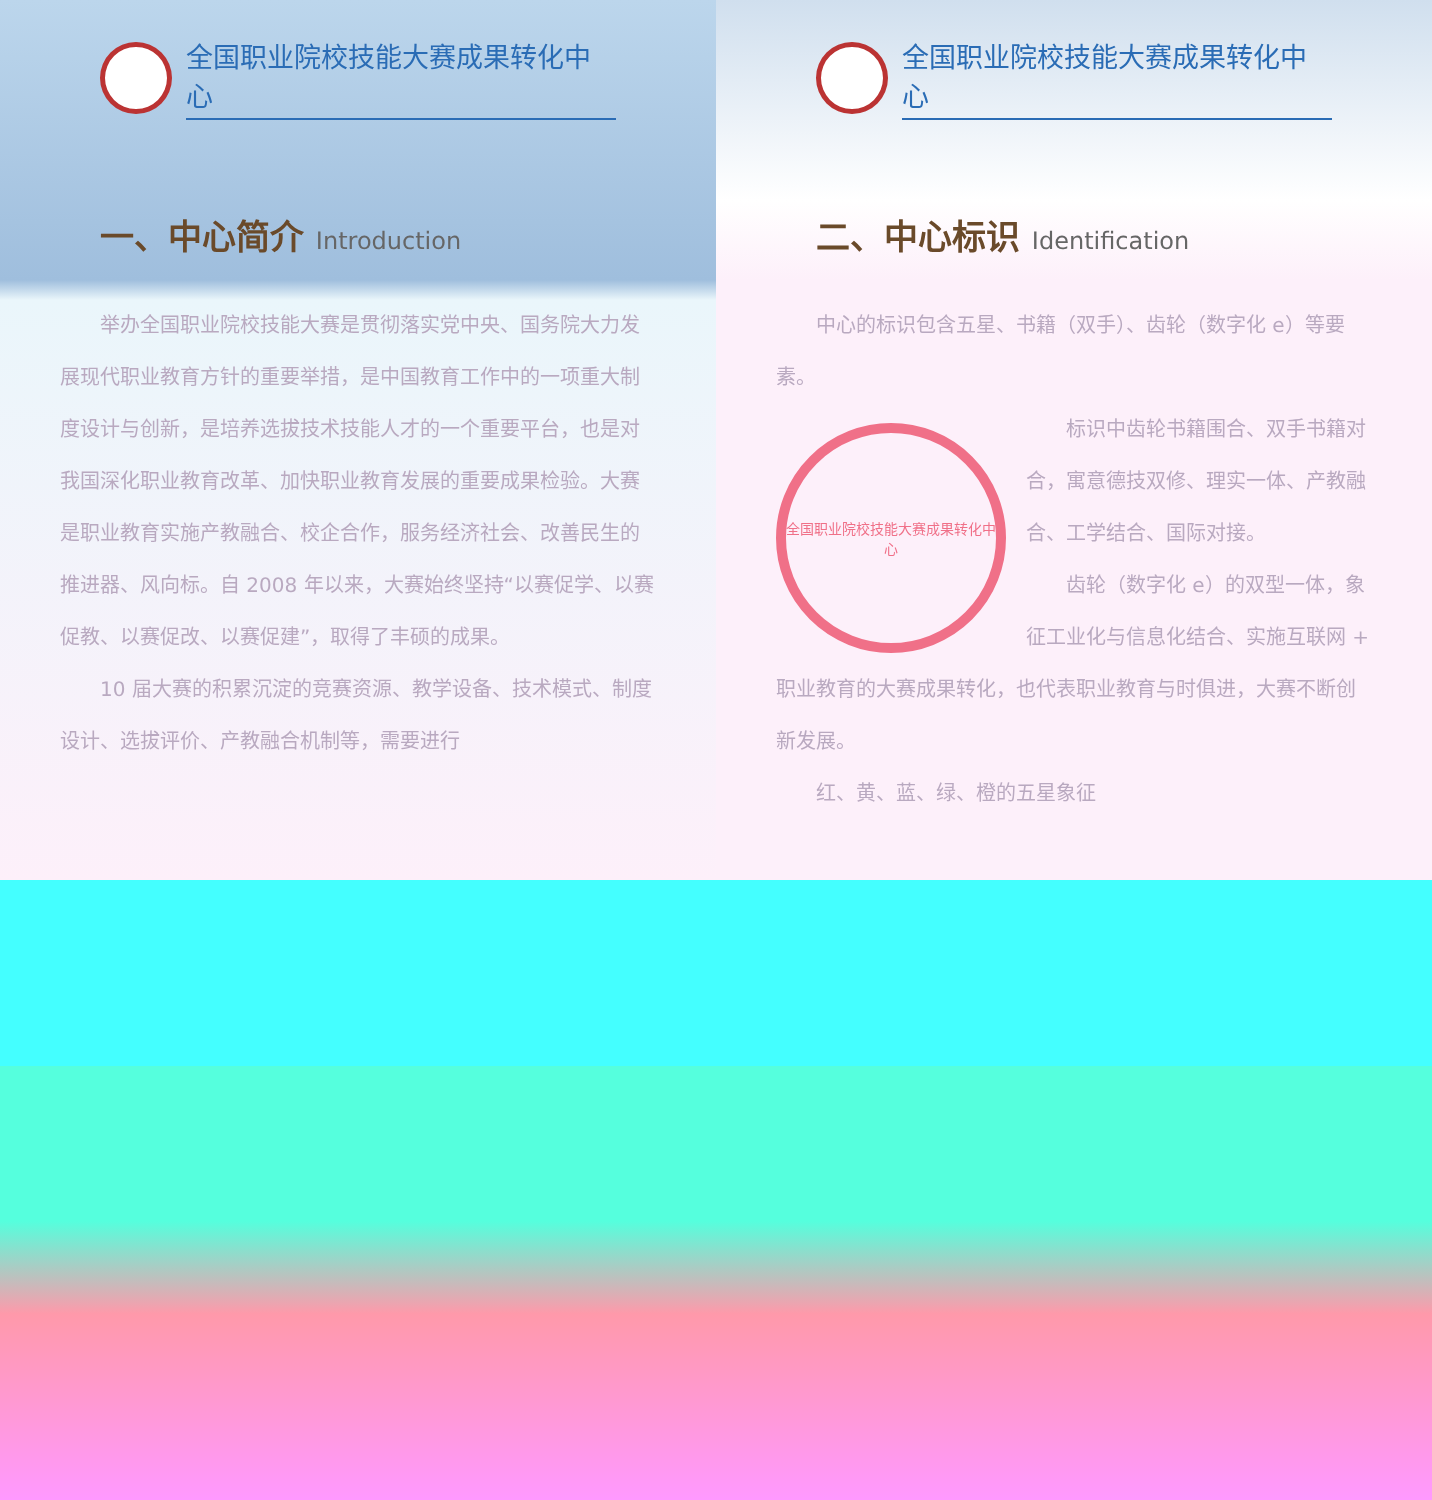全国职业院校技能大赛成果转化中心
一、中心简介 Introduction
举办全国职业院校技能大赛是贯彻落实党中央、国务院大力发展现代职业教育方针的重要举措，是中国教育工作中的一项重大制度设计与创新，是培养选拔技术技能人才的一个重要平台，也是对我国深化职业教育改革、加快职业教育发展的重要成果检验。大赛是职业教育实施产教融合、校企合作，服务经济社会、改善民生的推进器、风向标。自 2008 年以来，大赛始终坚持“以赛促学、以赛促教、以赛促改、以赛促建”，取得了丰硕的成果。
10 届大赛的积累沉淀的竞赛资源、教学设备、技术模式、制度设计、选拔评价、产教融合机制等，需要进行
全国职业院校技能大赛成果转化中心
二、中心标识 Identification
中心的标识包含五星、书籍（双手）、齿轮（数字化 e）等要素。
全国职业院校技能大赛成果转化中心
标识中齿轮书籍围合、双手书籍对合，寓意德技双修、理实一体、产教融合、工学结合、国际对接。
齿轮（数字化 e）的双型一体，象征工业化与信息化结合、实施互联网 + 职业教育的大赛成果转化，也代表职业教育与时俱进，大赛不断创新发展。
红、黄、蓝、绿、橙的五星象征